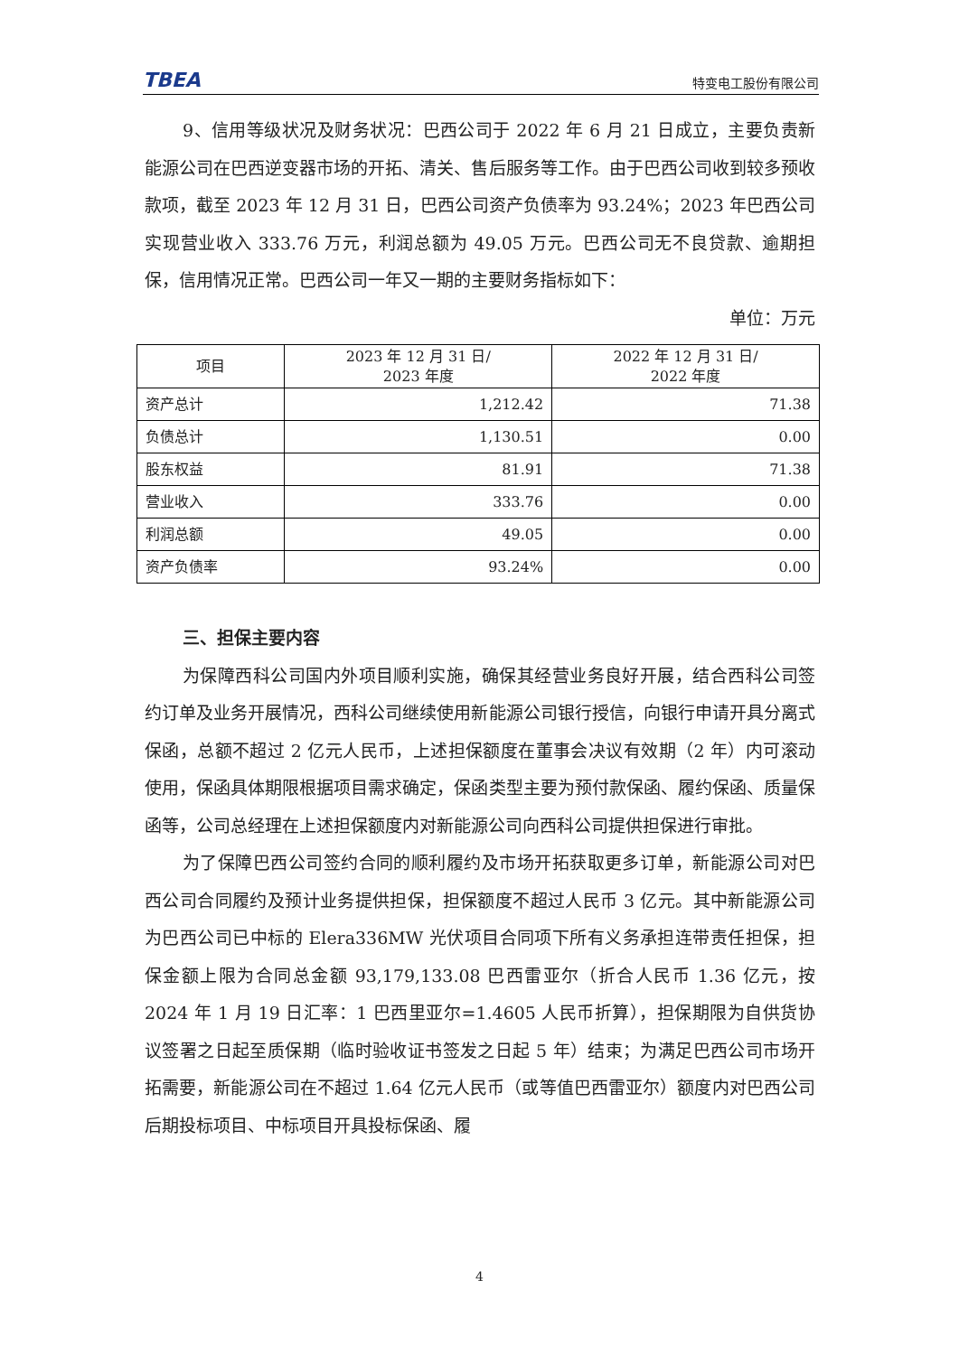TBEA 特变电工股份有限公司
9、信用等级状况及财务状况：巴西公司于 2022 年 6 月 21 日成立，主要负责新能源公司在巴西逆变器市场的开拓、清关、售后服务等工作。由于巴西公司收到较多预收款项，截至 2023 年 12 月 31 日，巴西公司资产负债率为 93.24%；2023 年巴西公司实现营业收入 333.76 万元，利润总额为 49.05 万元。巴西公司无不良贷款、逾期担保，信用情况正常。巴西公司一年又一期的主要财务指标如下：
单位：万元
| 项目 | 2023 年 12 月 31 日/ 2023 年度 | 2022 年 12 月 31 日/ 2022 年度 |
| --- | --- | --- |
| 资产总计 | 1,212.42 | 71.38 |
| 负债总计 | 1,130.51 | 0.00 |
| 股东权益 | 81.91 | 71.38 |
| 营业收入 | 333.76 | 0.00 |
| 利润总额 | 49.05 | 0.00 |
| 资产负债率 | 93.24% | 0.00 |
三、担保主要内容
为保障西科公司国内外项目顺利实施，确保其经营业务良好开展，结合西科公司签约订单及业务开展情况，西科公司继续使用新能源公司银行授信，向银行申请开具分离式保函，总额不超过 2 亿元人民币，上述担保额度在董事会决议有效期（2 年）内可滚动使用，保函具体期限根据项目需求确定，保函类型主要为预付款保函、履约保函、质量保函等，公司总经理在上述担保额度内对新能源公司向西科公司提供担保进行审批。
为了保障巴西公司签约合同的顺利履约及市场开拓获取更多订单，新能源公司对巴西公司合同履约及预计业务提供担保，担保额度不超过人民币 3 亿元。其中新能源公司为巴西公司已中标的 Elera336MW 光伏项目合同项下所有义务承担连带责任担保，担保金额上限为合同总金额 93,179,133.08 巴西雷亚尔（折合人民币 1.36 亿元，按 2024 年 1 月 19 日汇率：1 巴西里亚尔=1.4605 人民币折算），担保期限为自供货协议签署之日起至质保期（临时验收证书签发之日起 5 年）结束；为满足巴西公司市场开拓需要，新能源公司在不超过 1.64 亿元人民币（或等值巴西雷亚尔）额度内对巴西公司后期投标项目、中标项目开具投标保函、履
4